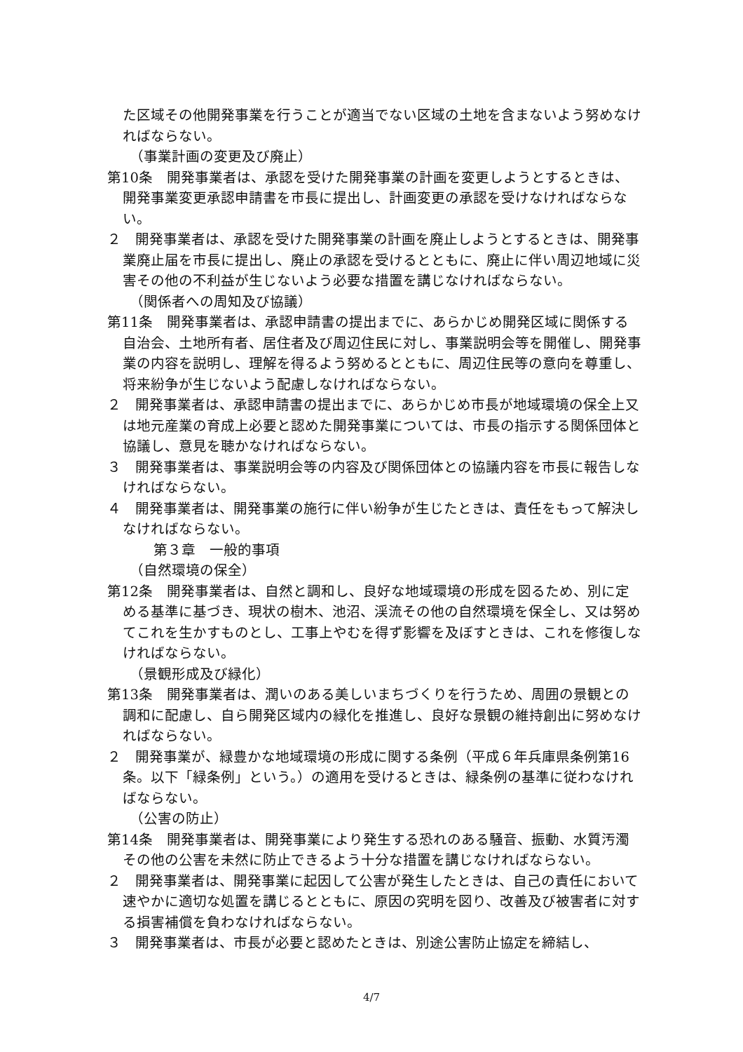た区域その他開発事業を行うことが適当でない区域の土地を含まないよう努めなければならない。
（事業計画の変更及び廃止）
第10条　開発事業者は、承認を受けた開発事業の計画を変更しようとするときは、開発事業変更承認申請書を市長に提出し、計画変更の承認を受けなければならない。
２　開発事業者は、承認を受けた開発事業の計画を廃止しようとするときは、開発事業廃止届を市長に提出し、廃止の承認を受けるとともに、廃止に伴い周辺地域に災害その他の不利益が生じないよう必要な措置を講じなければならない。
（関係者への周知及び協議）
第11条　開発事業者は、承認申請書の提出までに、あらかじめ開発区域に関係する自治会、土地所有者、居住者及び周辺住民に対し、事業説明会等を開催し、開発事業の内容を説明し、理解を得るよう努めるとともに、周辺住民等の意向を尊重し、将来紛争が生じないよう配慮しなければならない。
２　開発事業者は、承認申請書の提出までに、あらかじめ市長が地域環境の保全上又は地元産業の育成上必要と認めた開発事業については、市長の指示する関係団体と協議し、意見を聴かなければならない。
３　開発事業者は、事業説明会等の内容及び関係団体との協議内容を市長に報告しなければならない。
４　開発事業者は、開発事業の施行に伴い紛争が生じたときは、責任をもって解決しなければならない。
第３章　一般的事項
（自然環境の保全）
第12条　開発事業者は、自然と調和し、良好な地域環境の形成を図るため、別に定める基準に基づき、現状の樹木、池沼、渓流その他の自然環境を保全し、又は努めてこれを生かすものとし、工事上やむを得ず影響を及ぼすときは、これを修復しなければならない。
（景観形成及び緑化）
第13条　開発事業者は、潤いのある美しいまちづくりを行うため、周囲の景観との調和に配慮し、自ら開発区域内の緑化を推進し、良好な景観の維持創出に努めなければならない。
２　開発事業が、緑豊かな地域環境の形成に関する条例（平成６年兵庫県条例第16条。以下「緑条例」という。）の適用を受けるときは、緑条例の基準に従わなければならない。
（公害の防止）
第14条　開発事業者は、開発事業により発生する恐れのある騒音、振動、水質汚濁その他の公害を未然に防止できるよう十分な措置を講じなければならない。
２　開発事業者は、開発事業に起因して公害が発生したときは、自己の責任において速やかに適切な処置を講じるとともに、原因の究明を図り、改善及び被害者に対する損害補償を負わなければならない。
３　開発事業者は、市長が必要と認めたときは、別途公害防止協定を締結し、
4/7